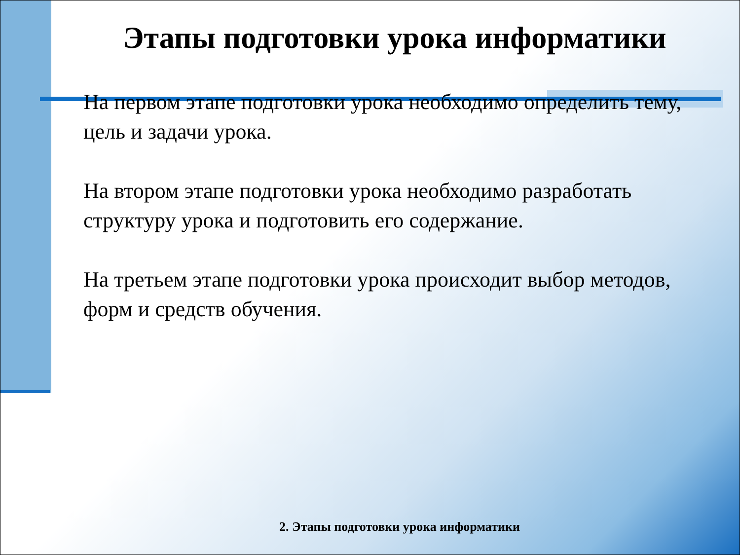Этапы подготовки урока информатики
На первом этапе подготовки урока необходимо определить тему, цель и задачи урока.
На втором этапе подготовки урока необходимо разработать структуру урока и подготовить его содержание.
На третьем этапе подготовки урока происходит выбор методов, форм и средств обучения.
2. Этапы подготовки урока информатики